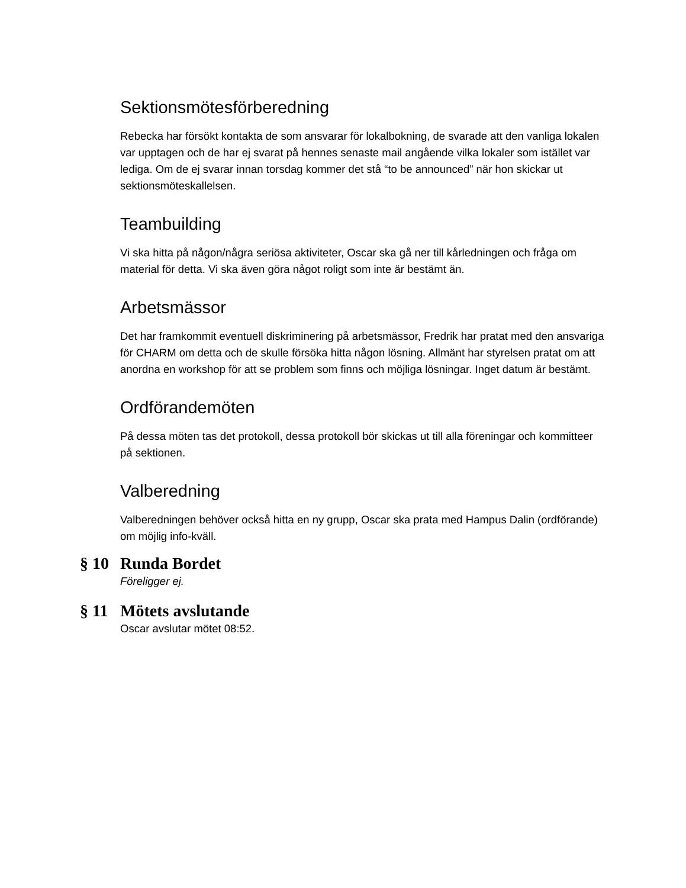Sektionsmötesförberedning
Rebecka har försökt kontakta de som ansvarar för lokalbokning, de svarade att den vanliga lokalen var upptagen och de har ej svarat på hennes senaste mail angående vilka lokaler som istället var lediga. Om de ej svarar innan torsdag kommer det stå “to be announced” när hon skickar ut sektionsmöteskallelsen.
Teambuilding
Vi ska hitta på någon/några seriösa aktiviteter, Oscar ska gå ner till kårledningen och fråga om material för detta. Vi ska även göra något roligt som inte är bestämt än.
Arbetsmässor
Det har framkommit eventuell diskriminering på arbetsmässor, Fredrik har pratat med den ansvariga för CHARM om detta och de skulle försöka hitta någon lösning. Allmänt har styrelsen pratat om att anordna en workshop för att se problem som finns och möjliga lösningar. Inget datum är bestämt.
Ordförandemöten
På dessa möten tas det protokoll, dessa protokoll bör skickas ut till alla föreningar och kommitteer på sektionen.
Valberedning
Valberedningen behöver också hitta en ny grupp, Oscar ska prata med Hampus Dalin (ordförande) om möjlig info-kväll.
§ 10 Runda Bordet
Föreligger ej.
§ 11 Mötets avslutande
Oscar avslutar mötet 08:52.